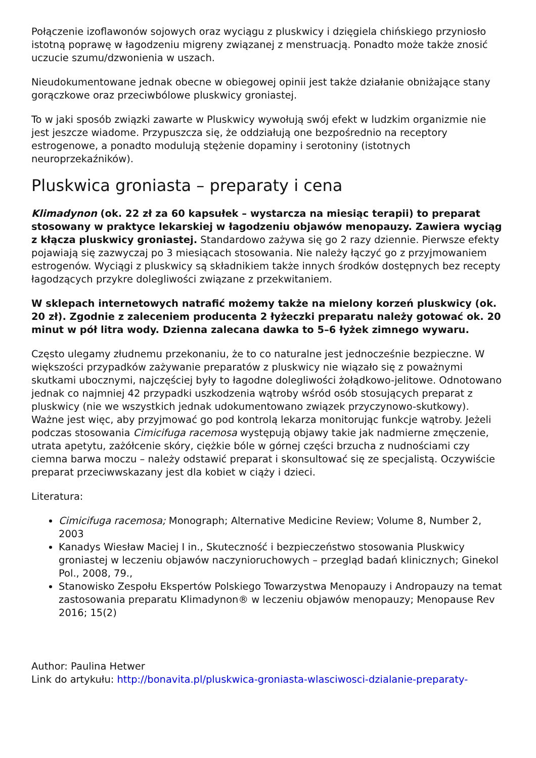Połączenie izoflawonów sojowych oraz wyciągu z pluskwicy i dzięgiela chińskiego przyniosło istotną poprawę w łagodzeniu migreny związanej z menstruacją. Ponadto może także znosić uczucie szumu/dzwonienia w uszach.
Nieudokumentowane jednak obecne w obiegowej opinii jest także działanie obniżające stany gorączkowe oraz przeciwbólowe pluskwicy groniastej.
To w jaki sposób związki zawarte w Pluskwicy wywołują swój efekt w ludzkim organizmie nie jest jeszcze wiadome. Przypuszcza się, że oddziałują one bezpośrednio na receptory estrogenowe, a ponadto modulują stężenie dopaminy i serotoniny (istotnych neuroprzekaźników).
Pluskwica groniasta – preparaty i cena
Klimadynon (ok. 22 zł za 60 kapsułek – wystarcza na miesiąc terapii) to preparat stosowany w praktyce lekarskiej w łagodzeniu objawów menopauzy. Zawiera wyciąg z kłącza pluskwicy groniastej. Standardowo zażywa się go 2 razy dziennie. Pierwsze efekty pojawiają się zazwyczaj po 3 miesiącach stosowania. Nie należy łączyć go z przyjmowaniem estrogenów. Wyciągi z pluskwicy są składnikiem także innych środków dostępnych bez recepty łagodzących przykre dolegliwości związane z przekwitaniem.
W sklepach internetowych natrafić możemy także na mielony korzeń pluskwicy (ok. 20 zł). Zgodnie z zaleceniem producenta 2 łyżeczki preparatu należy gotować ok. 20 minut w pół litra wody. Dzienna zalecana dawka to 5–6 łyżek zimnego wywaru.
Często ulegamy złudnemu przekonaniu, że to co naturalne jest jednocześnie bezpieczne. W większości przypadków zażywanie preparatów z pluskwicy nie wiązało się z poważnymi skutkami ubocznymi, najczęściej były to łagodne dolegliwości żołądkowo-jelitowe. Odnotowano jednak co najmniej 42 przypadki uszkodzenia wątroby wśród osób stosujących preparat z pluskwicy (nie we wszystkich jednak udokumentowano związek przyczynowo-skutkowy). Ważne jest więc, aby przyjmować go pod kontrolą lekarza monitorując funkcje wątroby. Jeżeli podczas stosowania Cimicifuga racemosa występują objawy takie jak nadmierne zmęczenie, utrata apetytu, zażółcenie skóry, ciężkie bóle w górnej części brzucha z nudnościami czy ciemna barwa moczu – należy odstawić preparat i skonsultować się ze specjalistą. Oczywiście preparat przeciwwskazany jest dla kobiet w ciąży i dzieci.
Literatura:
Cimicifuga racemosa; Monograph; Alternative Medicine Review; Volume 8, Number 2, 2003
Kanadys Wiesław Maciej I in., Skuteczność i bezpieczeństwo stosowania Pluskwicy groniastej w leczeniu objawów naczynioruchowych – przegląd badań klinicznych; Ginekol Pol., 2008, 79.,
Stanowisko Zespołu Ekspertów Polskiego Towarzystwa Menopauzy i Andropauzy na temat zastosowania preparatu Klimadynon® w leczeniu objawów menopauzy; Menopause Rev 2016; 15(2)
Author: Paulina Hetwer
Link do artykułu: http://bonavita.pl/pluskwica-groniasta-wlasciwosci-dzialanie-preparaty-